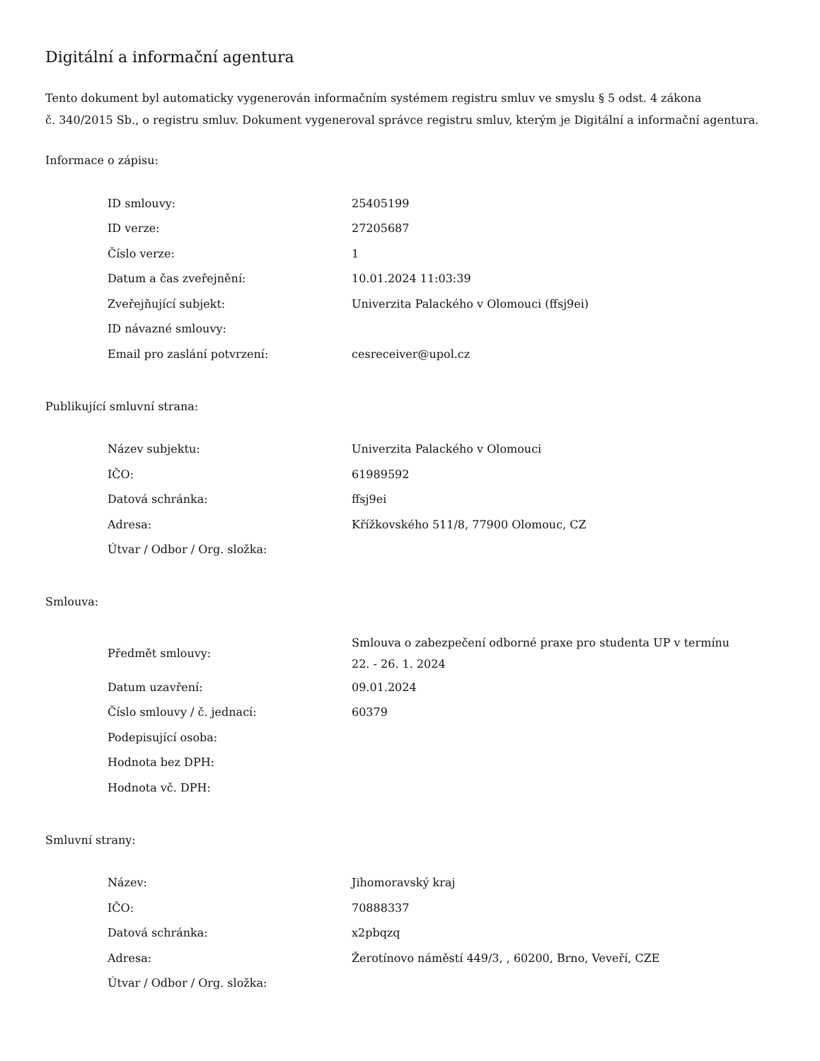Digitální a informační agentura
Tento dokument byl automaticky vygenerován informačním systémem registru smluv ve smyslu § 5 odst. 4 zákona
č. 340/2015 Sb., o registru smluv. Dokument vygeneroval správce registru smluv, kterým je Digitální a informační agentura.
Informace o zápisu:
| ID smlouvy: | 25405199 |
| ID verze: | 27205687 |
| Číslo verze: | 1 |
| Datum a čas zveřejnění: | 10.01.2024 11:03:39 |
| Zveřejňující subjekt: | Univerzita Palackého v Olomouci (ffsj9ei) |
| ID návazné smlouvy: | |
| Email pro zaslání potvrzení: | cesreceiver@upol.cz |
Publikující smluvní strana:
| Název subjektu: | Univerzita Palackého v Olomouci |
| IČO: | 61989592 |
| Datová schránka: | ffsj9ei |
| Adresa: | Křížkovského 511/8, 77900 Olomouc, CZ |
| Útvar / Odbor / Org. složka: | |
Smlouva:
| Předmět smlouvy: | Smlouva o zabezpečení odborné praxe pro studenta UP v termínu 22. - 26. 1. 2024 |
| Datum uzavření: | 09.01.2024 |
| Číslo smlouvy / č. jednací: | 60379 |
| Podepisující osoba: | |
| Hodnota bez DPH: | |
| Hodnota vč. DPH: | |
Smluvní strany:
| Název: | Jihomoravský kraj |
| IČO: | 70888337 |
| Datová schránka: | x2pbqzq |
| Adresa: | Žerotínovo náměstí 449/3, , 60200, Brno, Veveří, CZE |
| Útvar / Odbor / Org. složka: | |